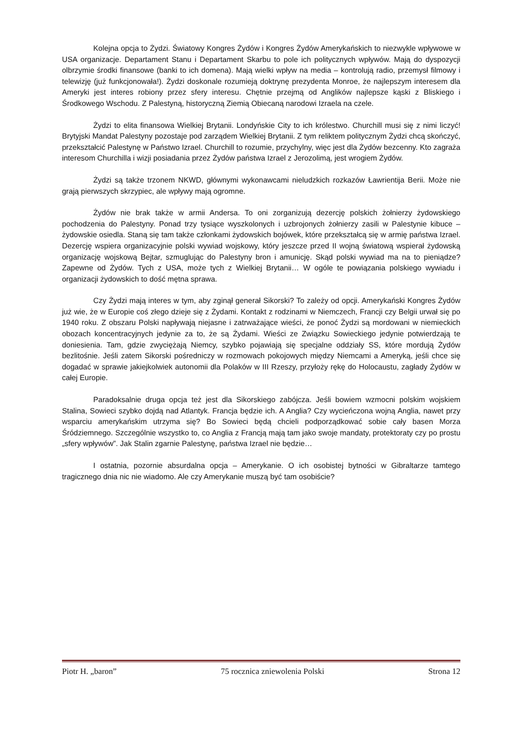Kolejna opcja to Żydzi. Światowy Kongres Żydów i Kongres Żydów Amerykańskich to niezwykle wpływowe w USA organizacje. Departament Stanu i Departament Skarbu to pole ich politycznych wpływów. Mają do dyspozycji olbrzymie środki finansowe (banki to ich domena). Mają wielki wpływ na media – kontrolują radio, przemysł filmowy i telewizję (już funkcjonowała!). Żydzi doskonale rozumieją doktrynę prezydenta Monroe, że najlepszym interesem dla Ameryki jest interes robiony przez sfery interesu. Chętnie przejmą od Anglików najlepsze kąski z Bliskiego i Środkowego Wschodu. Z Palestyną, historyczną Ziemią Obiecaną narodowi Izraela na czele.
Żydzi to elita finansowa Wielkiej Brytanii. Londyńskie City to ich królestwo. Churchill musi się z nimi liczyć! Brytyjski Mandat Palestyny pozostaje pod zarządem Wielkiej Brytanii. Z tym reliktem politycznym Żydzi chcą skończyć, przekształcić Palestynę w Państwo Izrael. Churchill to rozumie, przychylny, więc jest dla Żydów bezcenny. Kto zagraża interesom Churchilla i wizji posiadania przez Żydów państwa Izrael z Jerozolimą, jest wrogiem Żydów.
Żydzi są także trzonem NKWD, głównymi wykonawcami nieludzkich rozkazów Ławrientija Berii. Może nie grają pierwszych skrzypiec, ale wpływy mają ogromne.
Żydów nie brak także w armii Andersa. To oni zorganizują dezercję polskich żołnierzy żydowskiego pochodzenia do Palestyny. Ponad trzy tysiące wyszkolonych i uzbrojonych żołnierzy zasili w Palestynie kibuce – żydowskie osiedla. Staną się tam także członkami żydowskich bojówek, które przekształcą się w armię państwa Izrael. Dezercję wspiera organizacyjnie polski wywiad wojskowy, który jeszcze przed II wojną światową wspierał żydowską organizację wojskową Bejtar, szmuglując do Palestyny bron i amunicję. Skąd polski wywiad ma na to pieniądze? Zapewne od Żydów. Tych z USA, może tych z Wielkiej Brytanii… W ogóle te powiązania polskiego wywiadu i organizacji żydowskich to dość mętna sprawa.
Czy Żydzi mają interes w tym, aby zginął generał Sikorski? To zależy od opcji. Amerykański Kongres Żydów już wie, że w Europie coś złego dzieje się z Żydami. Kontakt z rodzinami w Niemczech, Francji czy Belgii urwał się po 1940 roku. Z obszaru Polski napływają niejasne i zatrważające wieści, że ponoć Żydzi są mordowani w niemieckich obozach koncentracyjnych jedynie za to, że są Żydami. Wieści ze Związku Sowieckiego jedynie potwierdzają te doniesienia. Tam, gdzie zwyciężają Niemcy, szybko pojawiają się specjalne oddziały SS, które mordują Żydów bezlitośnie. Jeśli zatem Sikorski pośredniczy w rozmowach pokojowych między Niemcami a Ameryką, jeśli chce się dogadać w sprawie jakiejkolwiek autonomii dla Polaków w III Rzeszy, przyłoży rękę do Holocaustu, zagłady Żydów w całej Europie.
Paradoksalnie druga opcja też jest dla Sikorskiego zabójcza. Jeśli bowiem wzmocni polskim wojskiem Stalina, Sowieci szybko dojdą nad Atlantyk. Francja będzie ich. A Anglia? Czy wycieńczona wojną Anglia, nawet przy wsparciu amerykańskim utrzyma się? Bo Sowieci będą chcieli podporządkować sobie cały basen Morza Śródziemnego. Szczególnie wszystko to, co Anglia z Francją mają tam jako swoje mandaty, protektoraty czy po prostu „sfery wpływów”. Jak Stalin zgarnie Palestynę, państwa Izrael nie będzie…
I ostatnia, pozornie absurdalna opcja – Amerykanie. O ich osobistej bytności w Gibraltarze tamtego tragicznego dnia nic nie wiadomo. Ale czy Amerykanie muszą być tam osobiście?
Piotr H. „baron” 75 rocznica zniewolenia Polski Strona 12